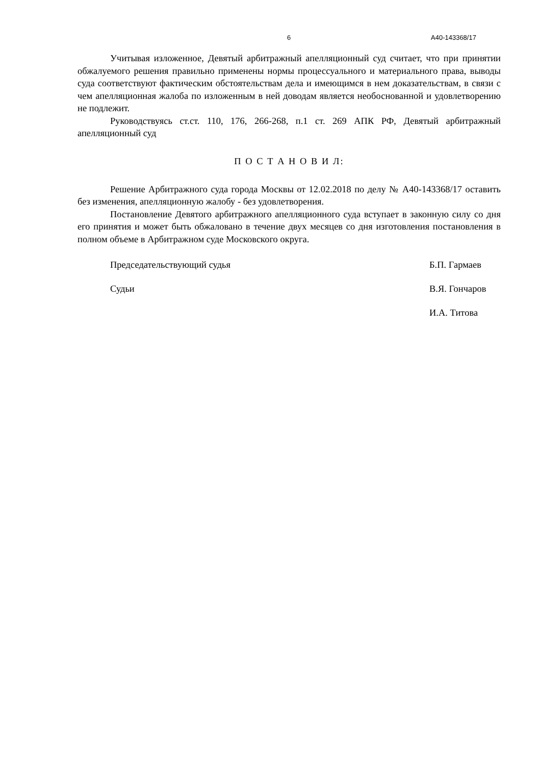6 А40-143368/17
Учитывая изложенное, Девятый арбитражный апелляционный суд считает, что при принятии обжалуемого решения правильно применены нормы процессуального и материального права, выводы суда соответствуют фактическим обстоятельствам дела и имеющимся в нем доказательствам, в связи с чем апелляционная жалоба по изложенным в ней доводам является необоснованной и удовлетворению не подлежит.
Руководствуясь ст.ст. 110, 176, 266-268, п.1 ст. 269 АПК РФ, Девятый арбитражный апелляционный суд
П О С Т А Н О В И Л:
Решение Арбитражного суда города Москвы от 12.02.2018 по делу № А40-143368/17 оставить без изменения, апелляционную жалобу - без удовлетворения.
Постановление Девятого арбитражного апелляционного суда вступает в законную силу со дня его принятия и может быть обжаловано в течение двух месяцев со дня изготовления постановления в полном объеме в Арбитражном суде Московского округа.
Председательствующий судья Б.П. Гармаев
Судьи В.Я. Гончаров
И.А. Титова